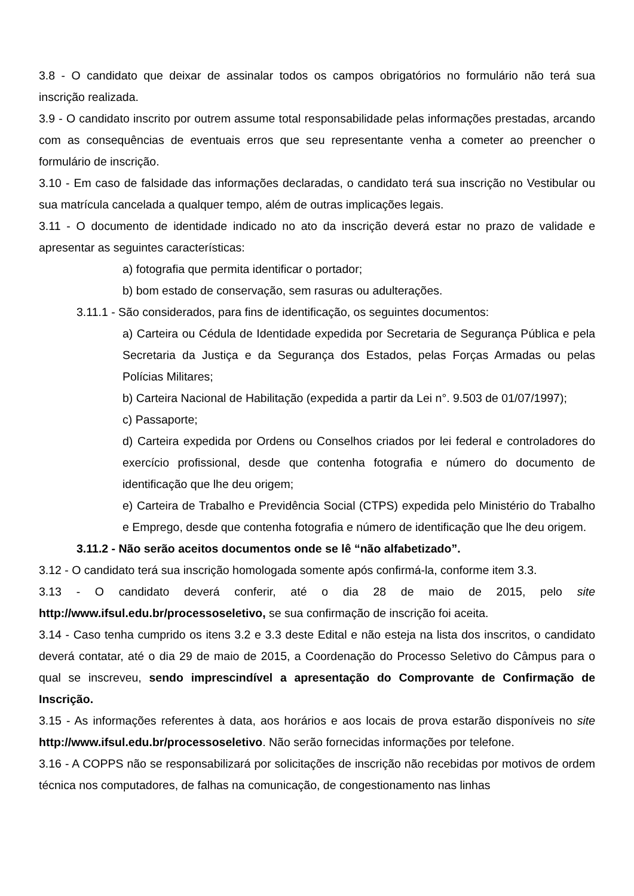3.8 - O candidato que deixar de assinalar todos os campos obrigatórios no formulário não terá sua inscrição realizada.
3.9 - O candidato inscrito por outrem assume total responsabilidade pelas informações prestadas, arcando com as consequências de eventuais erros que seu representante venha a cometer ao preencher o formulário de inscrição.
3.10 - Em caso de falsidade das informações declaradas, o candidato terá sua inscrição no Vestibular ou sua matrícula cancelada a qualquer tempo, além de outras implicações legais.
3.11 - O documento de identidade indicado no ato da inscrição deverá estar no prazo de validade e apresentar as seguintes características:
a) fotografia que permita identificar o portador;
b) bom estado de conservação, sem rasuras ou adulterações.
3.11.1 - São considerados, para fins de identificação, os seguintes documentos:
a) Carteira ou Cédula de Identidade expedida por Secretaria de Segurança Pública e pela Secretaria da Justiça e da Segurança dos Estados, pelas Forças Armadas ou pelas Polícias Militares;
b) Carteira Nacional de Habilitação (expedida a partir da Lei n°. 9.503 de 01/07/1997);
c) Passaporte;
d) Carteira expedida por Ordens ou Conselhos criados por lei federal e controladores do exercício profissional, desde que contenha fotografia e número do documento de identificação que lhe deu origem;
e) Carteira de Trabalho e Previdência Social (CTPS) expedida pelo Ministério do Trabalho e Emprego, desde que contenha fotografia e número de identificação que lhe deu origem.
3.11.2 - Não serão aceitos documentos onde se lê “não alfabetizado”.
3.12 - O candidato terá sua inscrição homologada somente após confirmá-la, conforme item 3.3.
3.13 - O candidato deverá conferir, até o dia 28 de maio de 2015, pelo site http://www.ifsul.edu.br/processoseletivo, se sua confirmação de inscrição foi aceita.
3.14 - Caso tenha cumprido os itens 3.2 e 3.3 deste Edital e não esteja na lista dos inscritos, o candidato deverá contatar, até o dia 29 de maio de 2015, a Coordenação do Processo Seletivo do Câmpus para o qual se inscreveu, sendo imprescindível a apresentação do Comprovante de Confirmação de Inscrição.
3.15 - As informações referentes à data, aos horários e aos locais de prova estarão disponíveis no site http://www.ifsul.edu.br/processoseletivo. Não serão fornecidas informações por telefone.
3.16 - A COPPS não se responsabilizará por solicitações de inscrição não recebidas por motivos de ordem técnica nos computadores, de falhas na comunicação, de congestionamento nas linhas